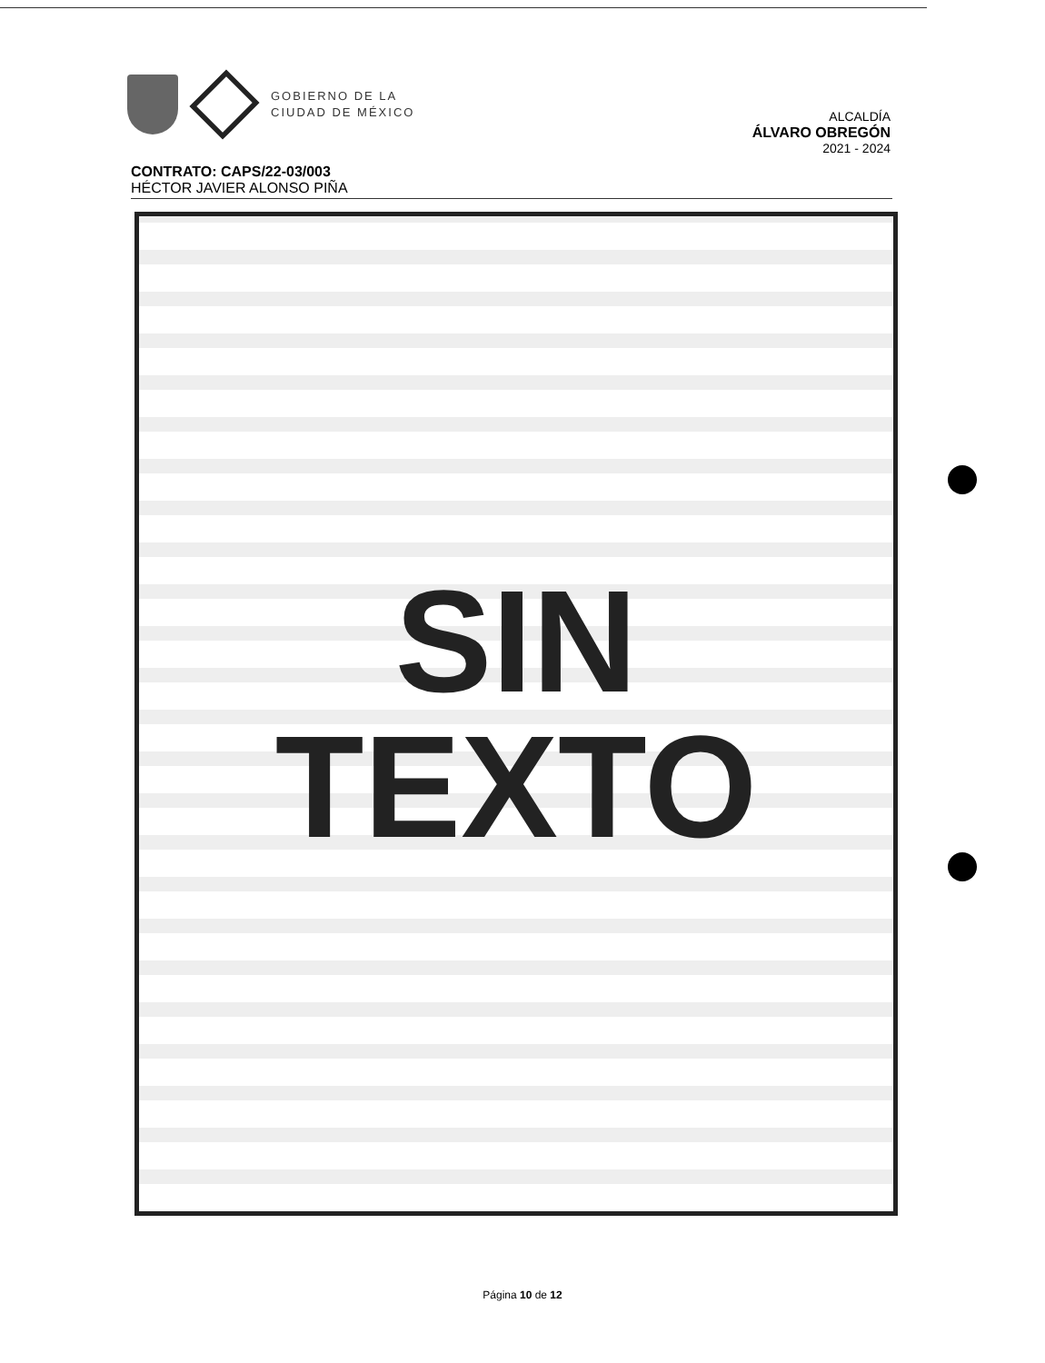GOBIERNO DE LA
CIUDAD DE MÉXICO
ALCALDÍA
ÁLVARO OBREGÓN
2021 - 2024
CONTRATO: CAPS/22-03/003
HÉCTOR JAVIER ALONSO PIÑA
SIN
TEXTO
Página 10 de 12